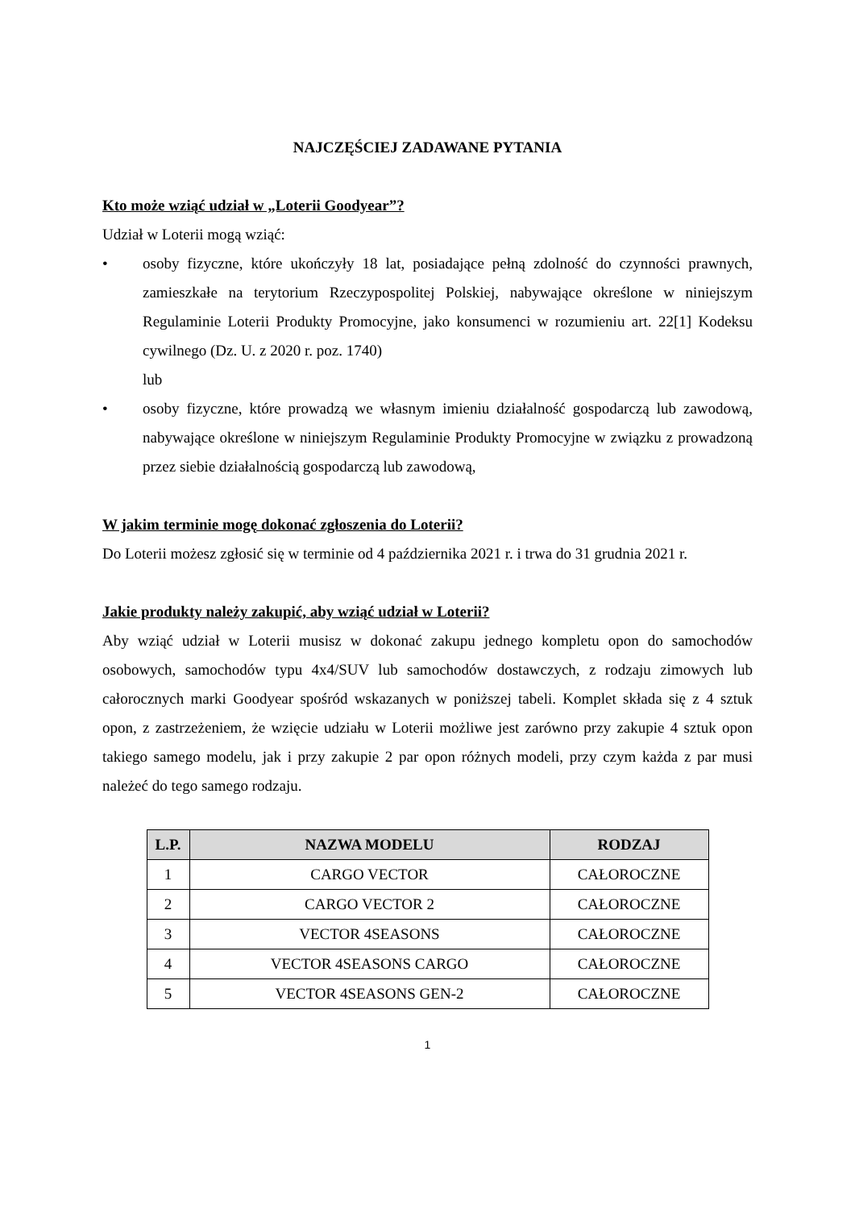NAJCZĘŚCIEJ ZADAWANE PYTANIA
Kto może wziąć udział w „Loterii Goodyear”?
Udział w Loterii mogą wziąć:
• osoby fizyczne, które ukończyły 18 lat, posiadające pełną zdolność do czynności prawnych, zamieszkałe na terytorium Rzeczypospolitej Polskiej, nabywające określone w niniejszym Regulaminie Loterii Produkty Promocyjne, jako konsumenci w rozumieniu art. 22[1] Kodeksu cywilnego (Dz. U. z 2020 r. poz. 1740)
lub
• osoby fizyczne, które prowadzą we własnym imieniu działalność gospodarczą lub zawodową, nabywające określone w niniejszym Regulaminie Produkty Promocyjne w związku z prowadzoną przez siebie działalnością gospodarczą lub zawodową,
W jakim terminie mogę dokonać zgłoszenia do Loterii?
Do Loterii możesz zgłosić się w terminie od 4 października 2021 r. i trwa do 31 grudnia 2021 r.
Jakie produkty należy zakupić, aby wziąć udział w Loterii?
Aby wziąć udział w Loterii musisz w dokonać zakupu jednego kompletu opon do samochodów osobowych, samochodów typu 4x4/SUV lub samochodów dostawczych, z rodzaju zimowych lub całorocznych marki Goodyear spośród wskazanych w poniższej tabeli. Komplet składa się z 4 sztuk opon, z zastrzeżeniem, że wzięcie udziału w Loterii możliwe jest zarówno przy zakupie 4 sztuk opon takiego samego modelu, jak i przy zakupie 2 par opon różnych modeli, przy czym każda z par musi należeć do tego samego rodzaju.
| L.P. | NAZWA MODELU | RODZAJ |
| --- | --- | --- |
| 1 | CARGO VECTOR | CAŁOROCZNE |
| 2 | CARGO VECTOR 2 | CAŁOROCZNE |
| 3 | VECTOR 4SEASONS | CAŁOROCZNE |
| 4 | VECTOR 4SEASONS CARGO | CAŁOROCZNE |
| 5 | VECTOR 4SEASONS GEN-2 | CAŁOROCZNE |
1